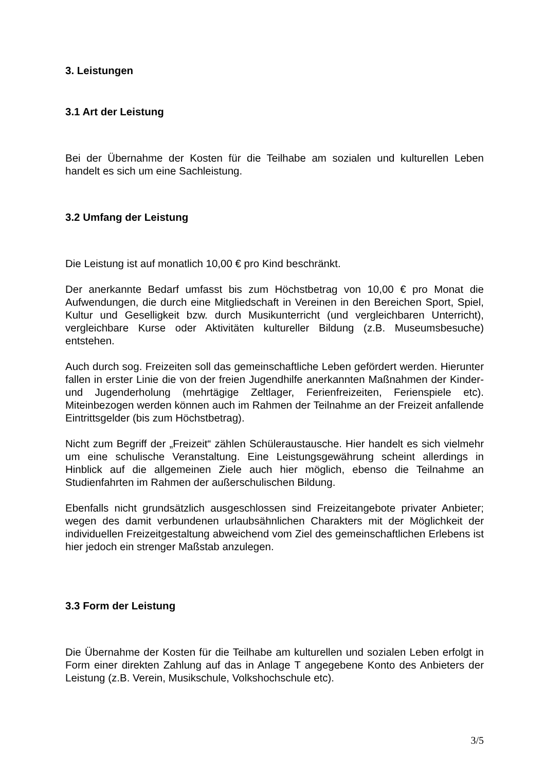3. Leistungen
3.1 Art der Leistung
Bei der Übernahme der Kosten für die Teilhabe am sozialen und kulturellen Leben handelt es sich um eine Sachleistung.
3.2 Umfang der Leistung
Die Leistung ist auf monatlich 10,00 € pro Kind beschränkt.
Der anerkannte Bedarf umfasst bis zum Höchstbetrag von 10,00 € pro Monat die Aufwendungen, die durch eine Mitgliedschaft in Vereinen in den Bereichen Sport, Spiel, Kultur und Geselligkeit bzw. durch Musikunterricht (und vergleichbaren Unterricht), vergleichbare Kurse oder Aktivitäten kultureller Bildung (z.B. Museumsbesuche) entstehen.
Auch durch sog. Freizeiten soll das gemeinschaftliche Leben gefördert werden. Hierunter fallen in erster Linie die von der freien Jugendhilfe anerkannten Maßnahmen der Kinder- und Jugenderholung (mehrtägige Zeltlager, Ferienfreizeiten, Ferienspiele etc). Miteinbezogen werden können auch im Rahmen der Teilnahme an der Freizeit anfallende Eintrittsgelder (bis zum Höchstbetrag).
Nicht zum Begriff der „Freizeit“ zählen Schüleraustausche. Hier handelt es sich vielmehr um eine schulische Veranstaltung. Eine Leistungsgewährung scheint allerdings in Hinblick auf die allgemeinen Ziele auch hier möglich, ebenso die Teilnahme an Studienfahrten im Rahmen der außerschulischen Bildung.
Ebenfalls nicht grundsätzlich ausgeschlossen sind Freizeitangebote privater Anbieter; wegen des damit verbundenen urlaubsähnlichen Charakters mit der Möglichkeit der individuellen Freizeitgestaltung abweichend vom Ziel des gemeinschaftlichen Erlebens ist hier jedoch ein strenger Maßstab anzulegen.
3.3 Form der Leistung
Die Übernahme der Kosten für die Teilhabe am kulturellen und sozialen Leben erfolgt in Form einer direkten Zahlung auf das in Anlage T angegebene Konto des Anbieters der Leistung (z.B. Verein, Musikschule, Volkshochschule etc).
3/5